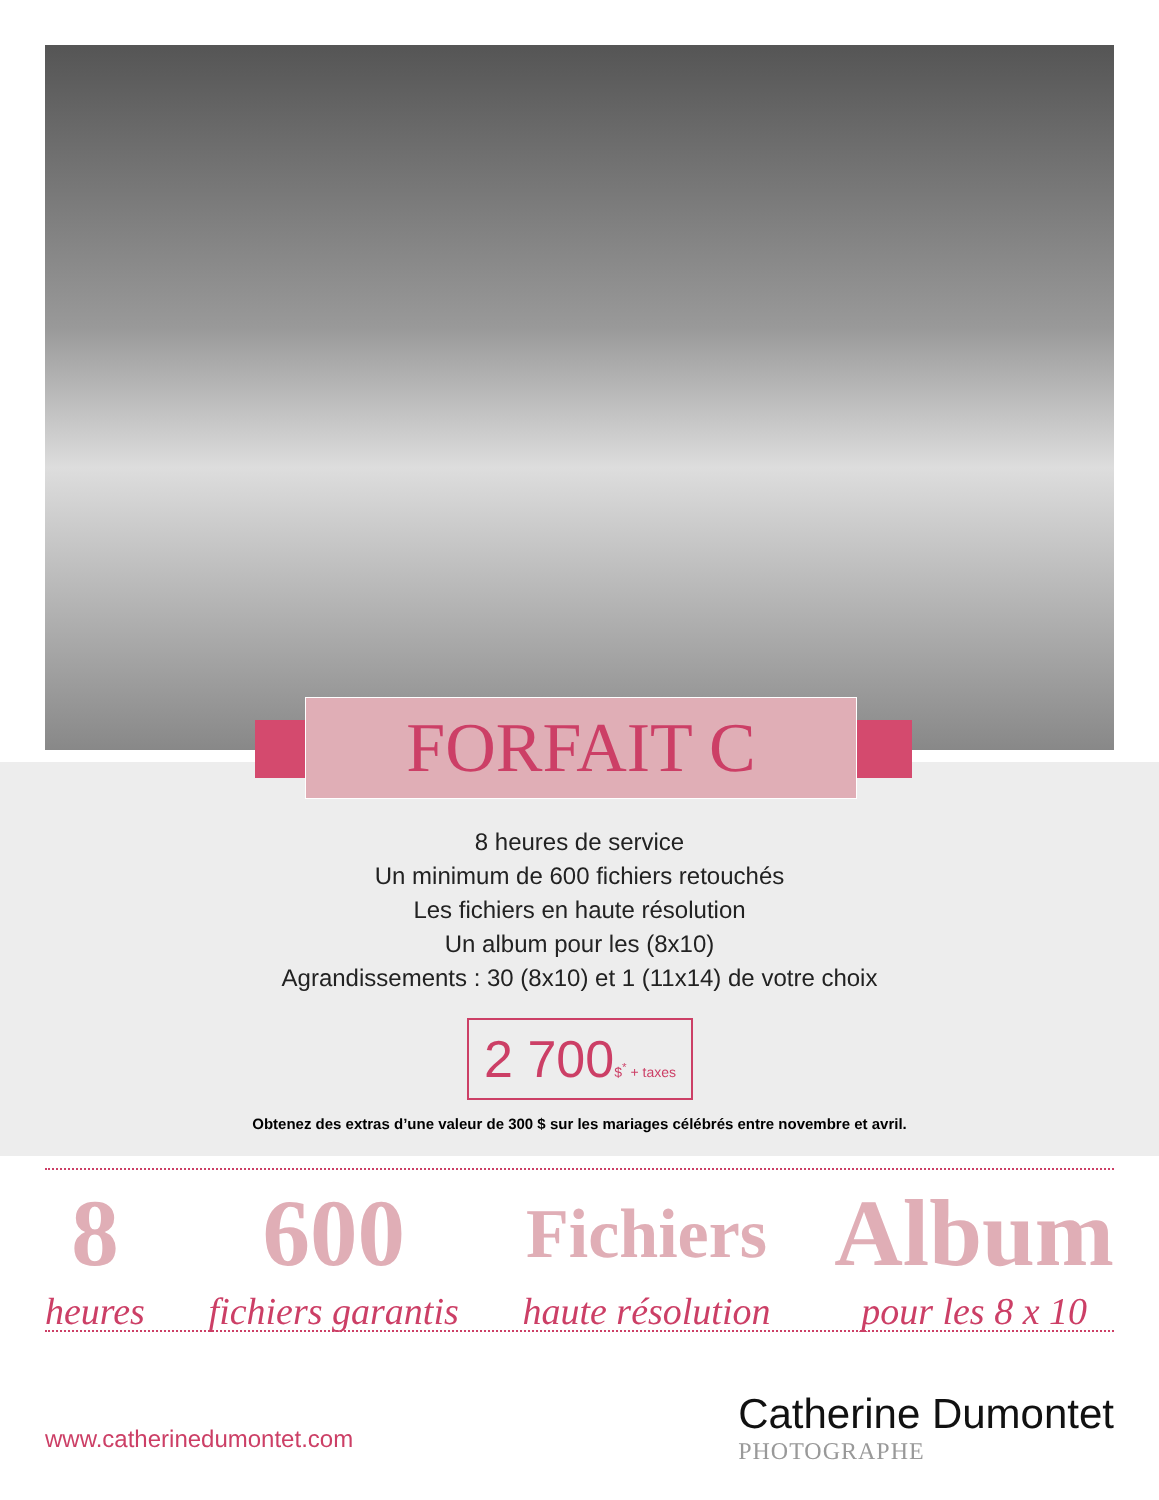FORFAIT C
8 heures de service
Un minimum de 600 fichiers retouchés
Les fichiers en haute résolution
Un album pour les (8x10)
Agrandissements : 30 (8x10) et 1 (11x14) de votre choix
2 700$<sup>*</sup> + taxes
Obtenez des extras d’une valeur de 300 $ sur les mariages célébrés entre novembre et avril.
8
heures
600
fichiers garantis
Fichiers
haute résolution
Album
pour les 8 x 10
www.catherinedumontet.com
Catherine Dumontet
PHOTOGRAPHE